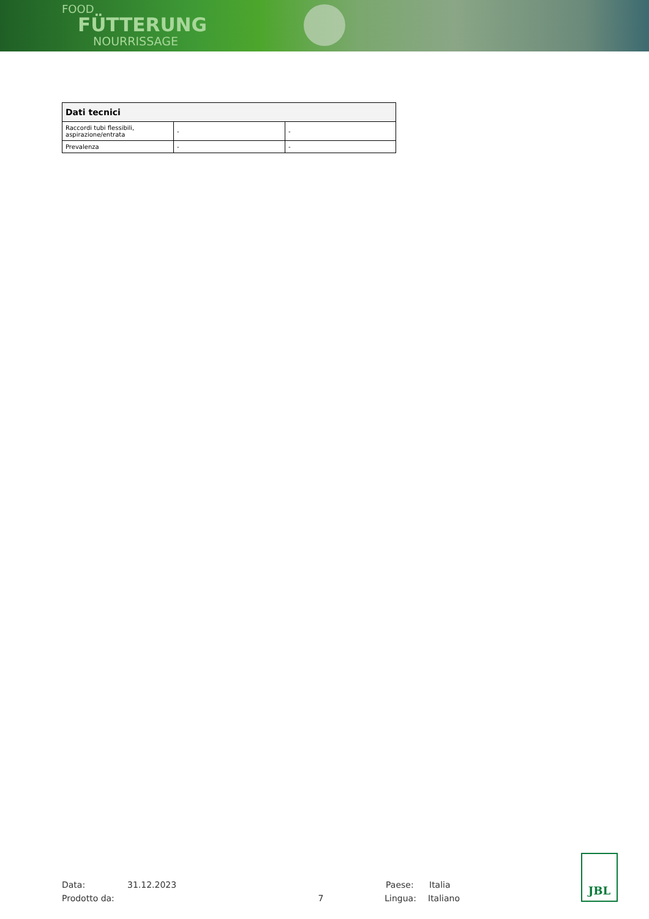FOOD
FÜTTERUNG
NOURRISSAGE
| Dati tecnici | | |
| --- | --- | --- |
| Raccordi tubi flessibili, aspirazione/entrata | - | - |
| Prevalenza | - | - |
Data: 31.12.2023 Paese: Italia
Prodotto da: 7 Lingua: Italiano
JBL